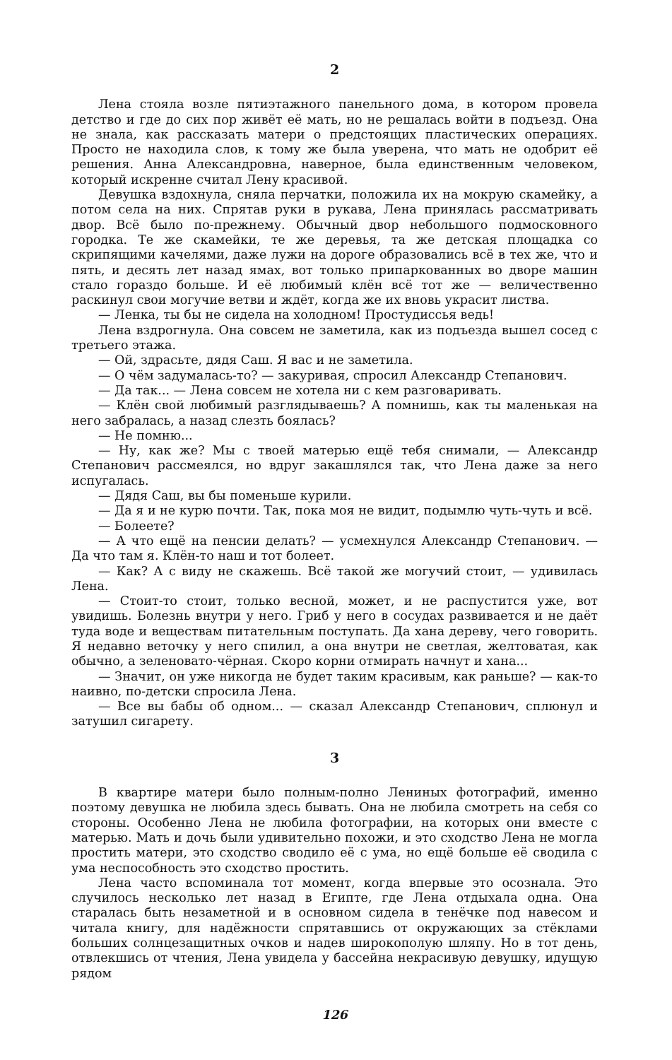2
Лена стояла возле пятиэтажного панельного дома, в котором провела детство и где до сих пор живёт её мать, но не решалась войти в подъезд. Она не знала, как рассказать матери о предстоящих пластических операциях. Просто не находила слов, к тому же была уверена, что мать не одобрит её решения. Анна Александровна, наверное, была единственным человеком, который искренне считал Лену красивой.
Девушка вздохнула, сняла перчатки, положила их на мокрую скамейку, а потом села на них. Спрятав руки в рукава, Лена принялась рассматривать двор. Всё было по-прежнему. Обычный двор небольшого подмосковного городка. Те же скамейки, те же деревья, та же детская площадка со скрипящими качелями, даже лужи на дороге образовались всё в тех же, что и пять, и десять лет назад ямах, вот только припаркованных во дворе машин стало гораздо больше. И её любимый клён всё тот же — величественно раскинул свои могучие ветви и ждёт, когда же их вновь украсит листва.
— Ленка, ты бы не сидела на холодном! Простудиссья ведь!
Лена вздрогнула. Она совсем не заметила, как из подъезда вышел сосед с третьего этажа.
— Ой, здрасьте, дядя Саш. Я вас и не заметила.
— О чём задумалась-то? — закуривая, спросил Александр Степанович.
— Да так... — Лена совсем не хотела ни с кем разговаривать.
— Клён свой любимый разглядываешь? А помнишь, как ты маленькая на него забралась, а назад слезть боялась?
— Не помню...
— Ну, как же? Мы с твоей матерью ещё тебя снимали, — Александр Степанович рассмеялся, но вдруг закашлялся так, что Лена даже за него испугалась.
— Дядя Саш, вы бы поменьше курили.
— Да я и не курю почти. Так, пока моя не видит, подымлю чуть-чуть и всё.
— Болеете?
— А что ещё на пенсии делать? — усмехнулся Александр Степанович. — Да что там я. Клён-то наш и тот болеет.
— Как? А с виду не скажешь. Всё такой же могучий стоит, — удивилась Лена.
— Стоит-то стоит, только весной, может, и не распустится уже, вот увидишь. Болезнь внутри у него. Гриб у него в сосудах развивается и не даёт туда воде и веществам питательным поступать. Да хана дереву, чего говорить. Я недавно веточку у него спилил, а она внутри не светлая, желтоватая, как обычно, а зеленовато-чёрная. Скоро корни отмирать начнут и хана...
— Значит, он уже никогда не будет таким красивым, как раньше? — как-то наивно, по-детски спросила Лена.
— Все вы бабы об одном... — сказал Александр Степанович, сплюнул и затушил сигарету.
3
В квартире матери было полным-полно Лениных фотографий, именно поэтому девушка не любила здесь бывать. Она не любила смотреть на себя со стороны. Особенно Лена не любила фотографии, на которых они вместе с матерью. Мать и дочь были удивительно похожи, и это сходство Лена не могла простить матери, это сходство сводило её с ума, но ещё больше её сводила с ума неспособность это сходство простить.
Лена часто вспоминала тот момент, когда впервые это осознала. Это случилось несколько лет назад в Египте, где Лена отдыхала одна. Она старалась быть незаметной и в основном сидела в тенёчке под навесом и читала книгу, для надёжности спрятавшись от окружающих за стёклами больших солнцезащитных очков и надев широкополую шляпу. Но в тот день, отвлекшись от чтения, Лена увидела у бассейна некрасивую девушку, идущую рядом
126